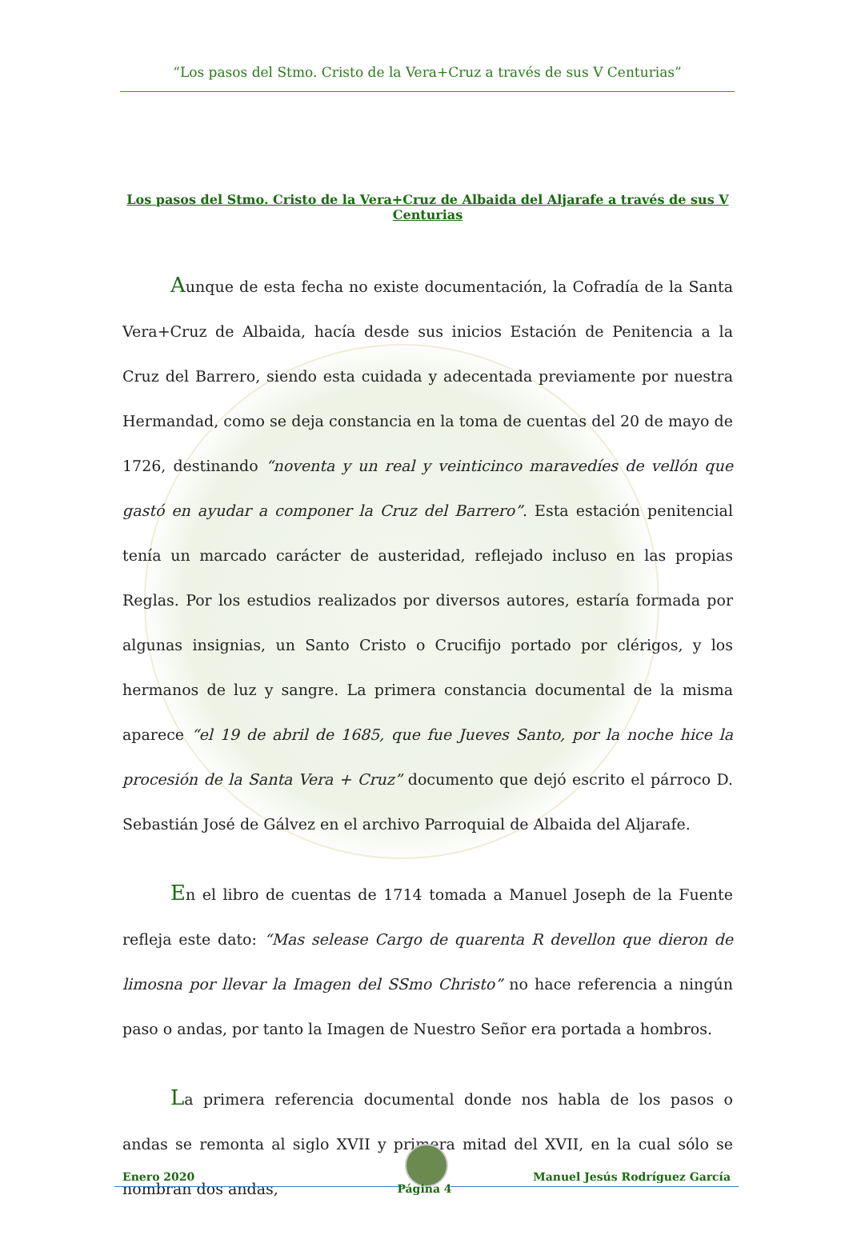“Los pasos del Stmo. Cristo de la Vera+Cruz a través de sus V Centurias”
Los pasos del Stmo. Cristo de la Vera+Cruz de Albaida del Aljarafe a través de sus V Centurias
Aunque de esta fecha no existe documentación, la Cofradía de la Santa Vera+Cruz de Albaida, hacía desde sus inicios Estación de Penitencia a la Cruz del Barrero, siendo esta cuidada y adecentada previamente por nuestra Hermandad, como se deja constancia en la toma de cuentas del 20 de mayo de 1726, destinando “noventa y un real y veinticinco maravedíes de vellón que gastó en ayudar a componer la Cruz del Barrero”. Esta estación penitencial tenía un marcado carácter de austeridad, reflejado incluso en las propias Reglas. Por los estudios realizados por diversos autores, estaría formada por algunas insignias, un Santo Cristo o Crucifijo portado por clérigos, y los hermanos de luz y sangre. La primera constancia documental de la misma aparece “el 19 de abril de 1685, que fue Jueves Santo, por la noche hice la procesión de la Santa Vera + Cruz” documento que dejó escrito el párroco D. Sebastián José de Gálvez en el archivo Parroquial de Albaida del Aljarafe.
En el libro de cuentas de 1714 tomada a Manuel Joseph de la Fuente refleja este dato: “Mas selease Cargo de quarenta R devellon que dieron de limosna por llevar la Imagen del SSmo Christo” no hace referencia a ningún paso o andas, por tanto la Imagen de Nuestro Señor era portada a hombros.
La primera referencia documental donde nos habla de los pasos o andas se remonta al siglo XVII y primera mitad del XVII, en la cual sólo se nombran dos andas,
Enero 2020
Manuel Jesús Rodríguez García
Página 4